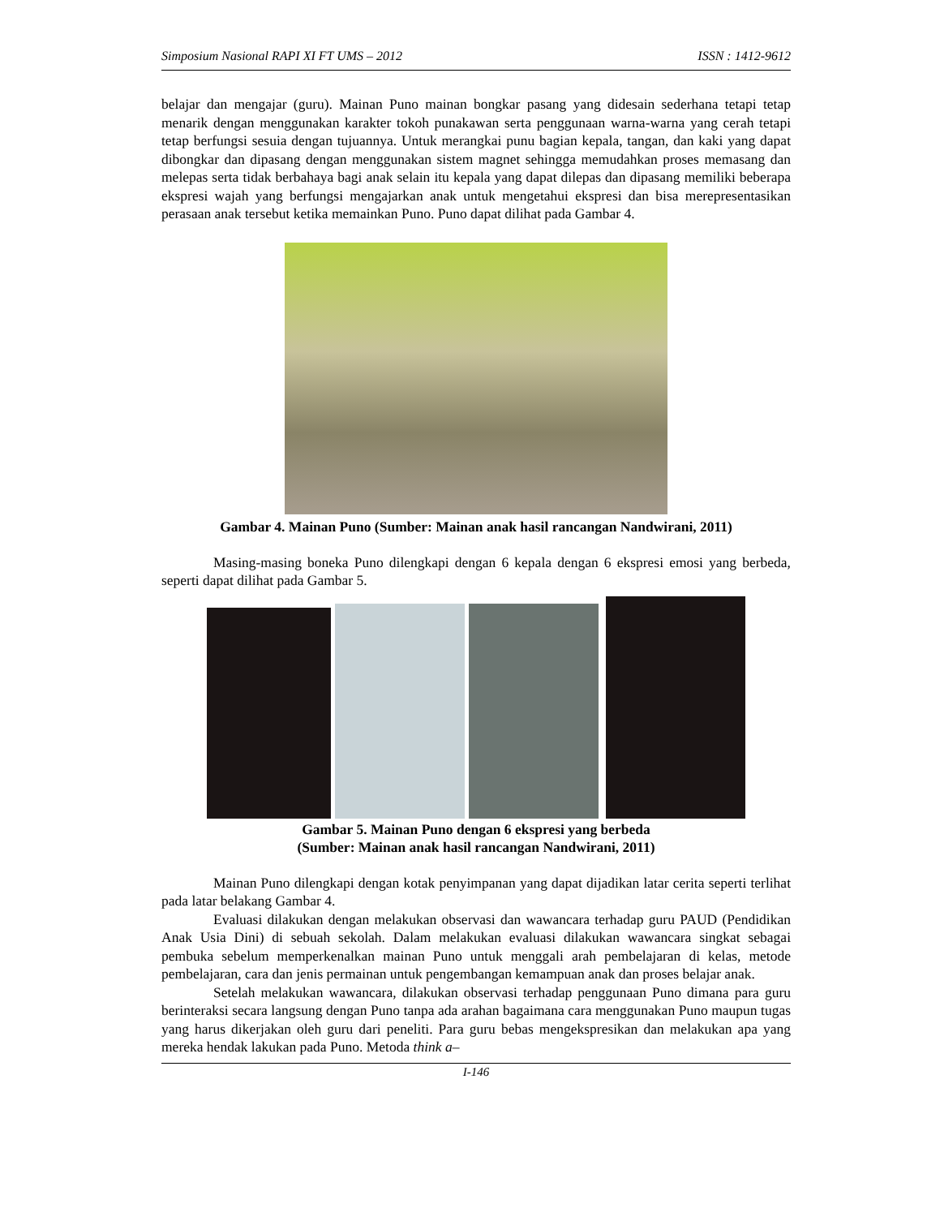Simposium Nasional RAPI XI FT UMS – 2012 ISSN : 1412-9612
belajar dan mengajar (guru). Mainan Puno mainan bongkar pasang yang didesain sederhana tetapi tetap menarik dengan menggunakan karakter tokoh punakawan serta penggunaan warna-warna yang cerah tetapi tetap berfungsi sesuia dengan tujuannya. Untuk merangkai punu bagian kepala, tangan, dan kaki yang dapat dibongkar dan dipasang dengan menggunakan sistem magnet sehingga memudahkan proses memasang dan melepas serta tidak berbahaya bagi anak selain itu kepala yang dapat dilepas dan dipasang memiliki beberapa ekspresi wajah yang berfungsi mengajarkan anak untuk mengetahui ekspresi dan bisa merepresentasikan perasaan anak tersebut ketika memainkan Puno. Puno dapat dilihat pada Gambar 4.
Gambar 4. Mainan Puno (Sumber: Mainan anak hasil rancangan Nandwirani, 2011)
Masing-masing boneka Puno dilengkapi dengan 6 kepala dengan 6 ekspresi emosi yang berbeda, seperti dapat dilihat pada Gambar 5.
Gambar 5. Mainan Puno dengan 6 ekspresi yang berbeda
(Sumber: Mainan anak hasil rancangan Nandwirani, 2011)
Mainan Puno dilengkapi dengan kotak penyimpanan yang dapat dijadikan latar cerita seperti terlihat pada latar belakang Gambar 4.
Evaluasi dilakukan dengan melakukan observasi dan wawancara terhadap guru PAUD (Pendidikan Anak Usia Dini) di sebuah sekolah. Dalam melakukan evaluasi dilakukan wawancara singkat sebagai pembuka sebelum memperkenalkan mainan Puno untuk menggali arah pembelajaran di kelas, metode pembelajaran, cara dan jenis permainan untuk pengembangan kemampuan anak dan proses belajar anak.
Setelah melakukan wawancara, dilakukan observasi terhadap penggunaan Puno dimana para guru berinteraksi secara langsung dengan Puno tanpa ada arahan bagaimana cara menggunakan Puno maupun tugas yang harus dikerjakan oleh guru dari peneliti. Para guru bebas mengekspresikan dan melakukan apa yang mereka hendak lakukan pada Puno. Metoda think a–
I-146